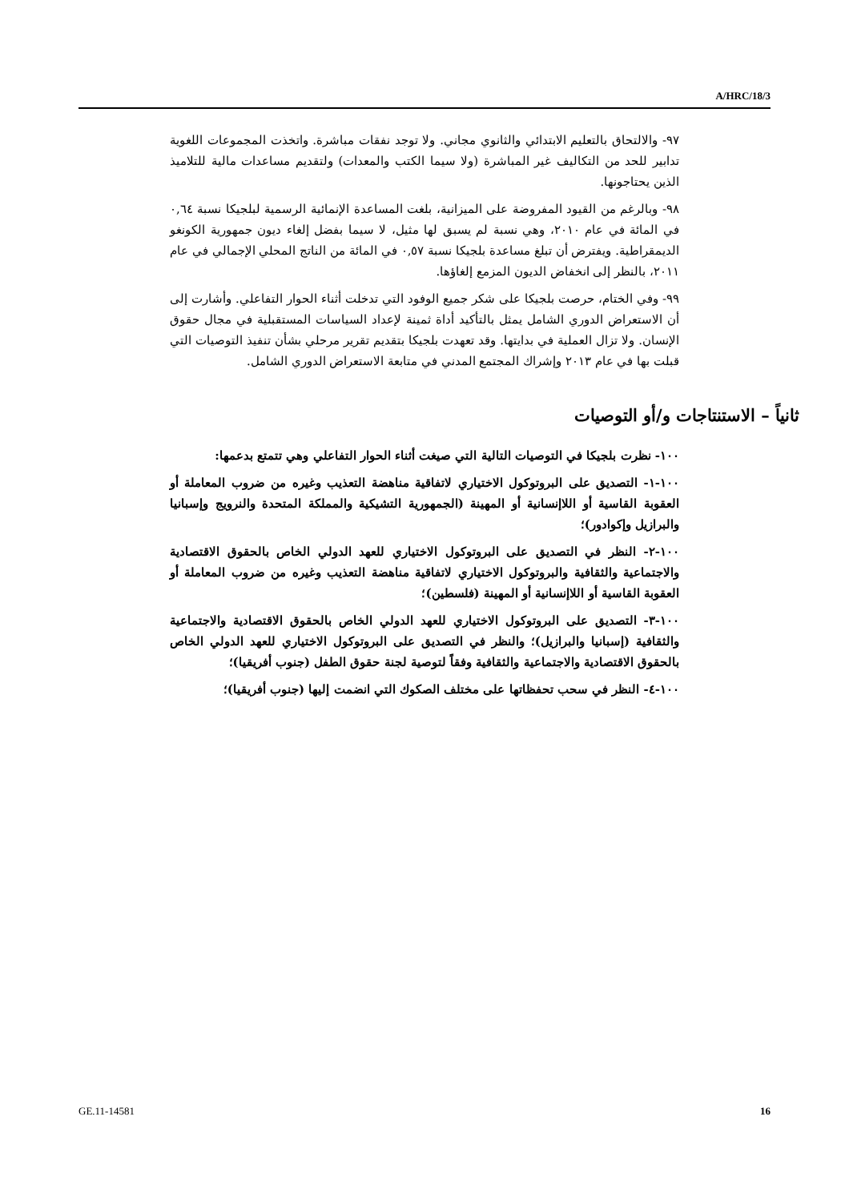A/HRC/18/3
٩٧- والالتحاق بالتعليم الابتدائي والثانوي مجاني. ولا توجد نفقات مباشرة. واتخذت المجموعات اللغوية تدابير للحد من التكاليف غير المباشرة (ولا سيما الكتب والمعدات) ولتقديم مساعدات مالية للتلاميذ الذين يحتاجونها.
٩٨- وبالرغم من القيود المفروضة على الميزانية، بلغت المساعدة الإنمائية الرسمية لبلجيكا نسبة ٠,٦٤ في المائة في عام ٢٠١٠، وهي نسبة لم يسبق لها مثيل، لا سيما بفضل إلغاء ديون جمهورية الكونغو الديمقراطية. ويفترض أن تبلغ مساعدة بلجيكا نسبة ٠,٥٧ في المائة من الناتج المحلي الإجمالي في عام ٢٠١١، بالنظر إلى انخفاض الديون المزمع إلغاؤها.
٩٩- وفي الختام، حرصت بلجيكا على شكر جميع الوفود التي تدخلت أثناء الحوار التفاعلي. وأشارت إلى أن الاستعراض الدوري الشامل يمثل بالتأكيد أداة ثمينة لإعداد السياسات المستقبلية في مجال حقوق الإنسان. ولا تزال العملية في بدايتها. وقد تعهدت بلجيكا بتقديم تقرير مرحلي بشأن تنفيذ التوصيات التي قبلت بها في عام ٢٠١٣ وإشراك المجتمع المدني في متابعة الاستعراض الدوري الشامل.
ثانياً – الاستنتاجات و/أو التوصيات
١٠٠- نظرت بلجيكا في التوصيات التالية التي صيغت أثناء الحوار التفاعلي وهي تتمتع بدعمها:
١٠٠-١- التصديق على البروتوكول الاختياري لاتفاقية مناهضة التعذيب وغيره من ضروب المعاملة أو العقوبة القاسية أو اللاإنسانية أو المهينة (الجمهورية التشيكية والمملكة المتحدة والنرويج وإسبانيا والبرازيل وإكوادور)؛
١٠٠-٢- النظر في التصديق على البروتوكول الاختياري للعهد الدولي الخاص بالحقوق الاقتصادية والاجتماعية والثقافية والبروتوكول الاختياري لاتفاقية مناهضة التعذيب وغيره من ضروب المعاملة أو العقوبة القاسية أو اللاإنسانية أو المهينة (فلسطين)؛
١٠٠-٣- التصديق على البروتوكول الاختياري للعهد الدولي الخاص بالحقوق الاقتصادية والاجتماعية والثقافية (إسبانيا والبرازيل)؛ والنظر في التصديق على البروتوكول الاختياري للعهد الدولي الخاص بالحقوق الاقتصادية والاجتماعية والثقافية وفقاً لتوصية لجنة حقوق الطفل (جنوب أفريقيا)؛
١٠٠-٤- النظر في سحب تحفظاتها على مختلف الصكوك التي انضمت إليها (جنوب أفريقيا)؛
GE.11-14581 16